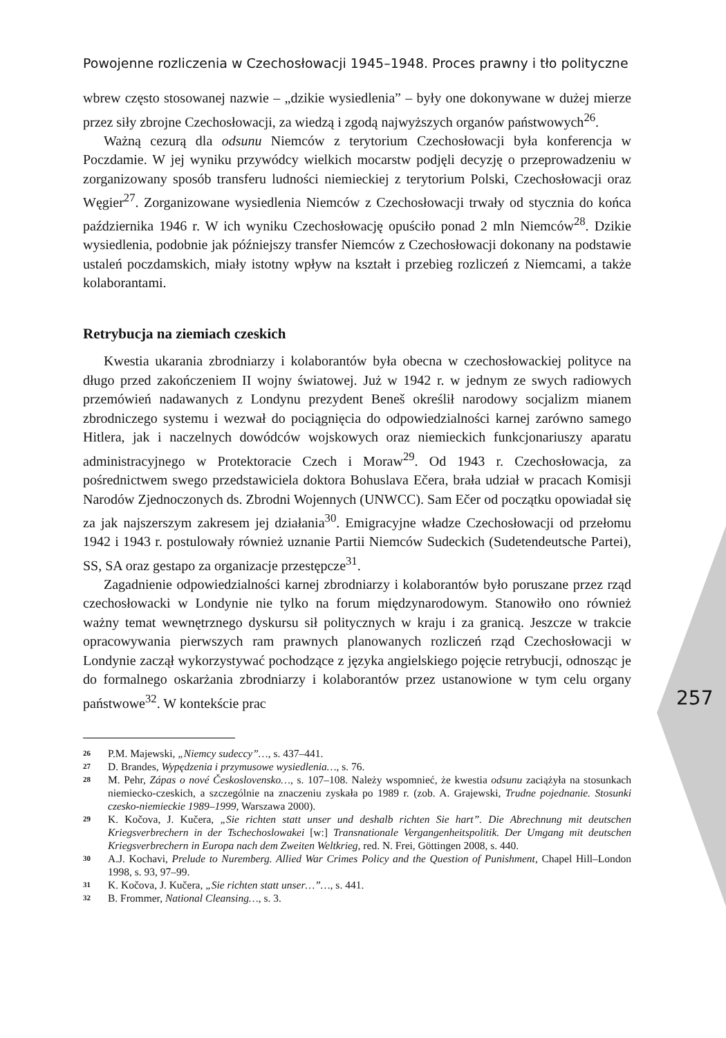Powojenne rozliczenia w Czechosłowacji 1945–1948. Proces prawny i tło polityczne
257
wbrew często stosowanej nazwie – „dzikie wysiedlenia” – były one dokonywane w dużej mierze przez siły zbrojne Czechosłowacji, za wiedzą i zgodą najwyższych organów państwowych<sup>26</sup>.
Ważną cezurą dla odsunu Niemców z terytorium Czechosłowacji była konferencja w Poczdamie. W jej wyniku przywódcy wielkich mocarstw podjęli decyzję o przeprowadzeniu w zorganizowany sposób transferu ludności niemieckiej z terytorium Polski, Czechosłowacji oraz Węgier<sup>27</sup>. Zorganizowane wysiedlenia Niemców z Czechosłowacji trwały od stycznia do końca października 1946 r. W ich wyniku Czechosłowację opuściło ponad 2 mln Niemców<sup>28</sup>. Dzikie wysiedlenia, podobnie jak późniejszy transfer Niemców z Czechosłowacji dokonany na podstawie ustaleń poczdamskich, miały istotny wpływ na kształt i przebieg rozliczeń z Niemcami, a także kolaborantami.
Retrybucja na ziemiach czeskich
Kwestia ukarania zbrodniarzy i kolaborantów była obecna w czechosłowackiej polityce na długo przed zakończeniem II wojny światowej. Już w 1942 r. w jednym ze swych radiowych przemówień nadawanych z Londynu prezydent Beneš określił narodowy socjalizm mianem zbrodniczego systemu i wezwał do pociągnięcia do odpowiedzialności karnej zarówno samego Hitlera, jak i naczelnych dowódców wojskowych oraz niemieckich funkcjonariuszy aparatu administracyjnego w Protektoracie Czech i Moraw<sup>29</sup>. Od 1943 r. Czechosłowacja, za pośrednictwem swego przedstawiciela doktora Bohuslava Ečera, brała udział w pracach Komisji Narodów Zjednoczonych ds. Zbrodni Wojennych (UNWCC). Sam Ečer od początku opowiadał się za jak najszerszym zakresem jej działania<sup>30</sup>. Emigracyjne władze Czechosłowacji od przełomu 1942 i 1943 r. postulowały również uznanie Partii Niemców Sudeckich (Sudetendeutsche Partei), SS, SA oraz gestapo za organizacje przestępcze<sup>31</sup>.
Zagadnienie odpowiedzialności karnej zbrodniarzy i kolaborantów było poruszane przez rząd czechosłowacki w Londynie nie tylko na forum międzynarodowym. Stanowiło ono również ważny temat wewnętrznego dyskursu sił politycznych w kraju i za granicą. Jeszcze w trakcie opracowywania pierwszych ram prawnych planowanych rozliczeń rząd Czechosłowacji w Londynie zaczął wykorzystywać pochodzące z języka angielskiego pojęcie retrybucji, odnosząc je do formalnego oskarżania zbrodniarzy i kolaborantów przez ustanowione w tym celu organy państwowe<sup>32</sup>. W kontekście prac
26 P.M. Majewski, „Niemcy sudeccy”…, s. 437–441.
27 D. Brandes, Wypędzenia i przymusowe wysiedlenia…, s. 76.
28 M. Pehr, Zápas o nové Československo…, s. 107–108. Należy wspomnieć, że kwestia odsunu zaciążyła na stosunkach niemiecko-czeskich, a szczególnie na znaczeniu zyskała po 1989 r. (zob. A. Grajewski, Trudne pojednanie. Stosunki czesko-niemieckie 1989–1999, Warszawa 2000).
29 K. Kočova, J. Kučera, „Sie richten statt unser und deshalb richten Sie hart”. Die Abrechnung mit deutschen Kriegsverbrechern in der Tschechoslowakei [w:] Transnationale Vergangenheitspolitik. Der Umgang mit deutschen Kriegsverbrechern in Europa nach dem Zweiten Weltkrieg, red. N. Frei, Göttingen 2008, s. 440.
30 A.J. Kochavi, Prelude to Nuremberg. Allied War Crimes Policy and the Question of Punishment, Chapel Hill–London 1998, s. 93, 97–99.
31 K. Kočova, J. Kučera, „Sie richten statt unser…”…, s. 441.
32 B. Frommer, National Cleansing…, s. 3.